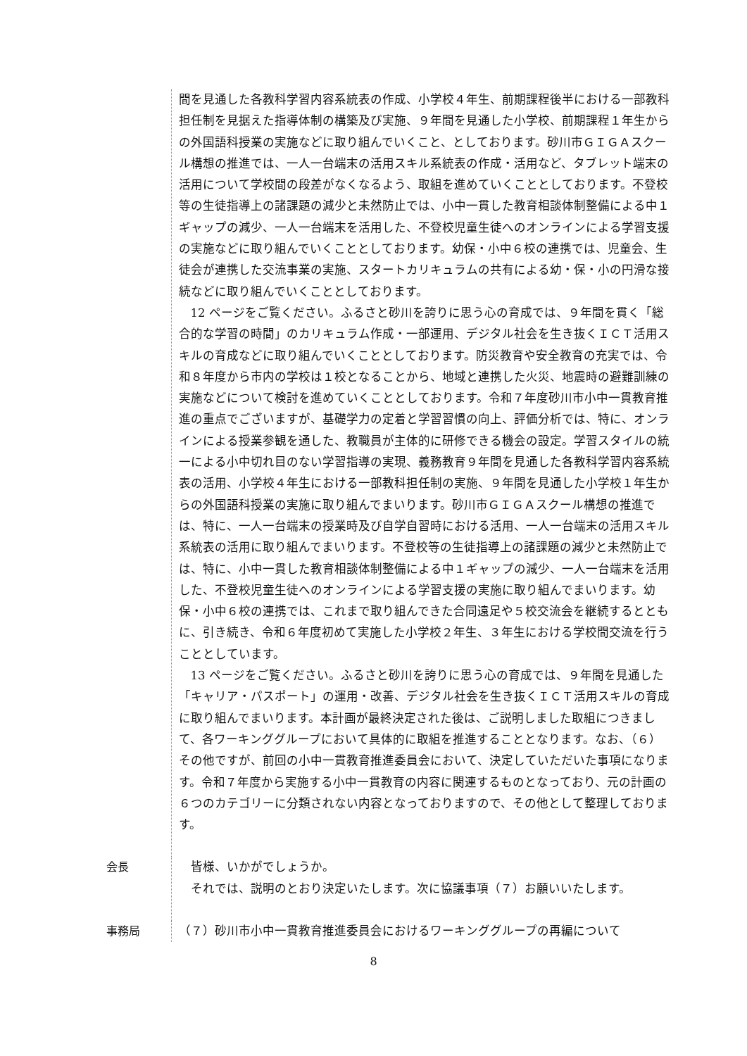間を見通した各教科学習内容系統表の作成、小学校４年生、前期課程後半における一部教科担任制を見据えた指導体制の構築及び実施、９年間を見通した小学校、前期課程１年生からの外国語科授業の実施などに取り組んでいくこと、としております。砂川市ＧＩＧＡスクール構想の推進では、一人一台端末の活用スキル系統表の作成・活用など、タブレット端末の活用について学校間の段差がなくなるよう、取組を進めていくこととしております。不登校等の生徒指導上の諸課題の減少と未然防止では、小中一貫した教育相談体制整備による中１ギャップの減少、一人一台端末を活用した、不登校児童生徒へのオンラインによる学習支援の実施などに取り組んでいくこととしております。幼保・小中６校の連携では、児童会、生徒会が連携した交流事業の実施、スタートカリキュラムの共有による幼・保・小の円滑な接続などに取り組んでいくこととしております。
12 ページをご覧ください。ふるさと砂川を誇りに思う心の育成では、９年間を貫く「総合的な学習の時間」のカリキュラム作成・一部運用、デジタル社会を生き抜くＩＣＴ活用スキルの育成などに取り組んでいくこととしております。防災教育や安全教育の充実では、令和８年度から市内の学校は１校となることから、地域と連携した火災、地震時の避難訓練の実施などについて検討を進めていくこととしております。令和７年度砂川市小中一貫教育推進の重点でございますが、基礎学力の定着と学習習慣の向上、評価分析では、特に、オンラインによる授業参観を通した、教職員が主体的に研修できる機会の設定。学習スタイルの統一による小中切れ目のない学習指導の実現、義務教育９年間を見通した各教科学習内容系統表の活用、小学校４年生における一部教科担任制の実施、９年間を見通した小学校１年生からの外国語科授業の実施に取り組んでまいります。砂川市ＧＩＧＡスクール構想の推進では、特に、一人一台端末の授業時及び自学自習時における活用、一人一台端末の活用スキル系統表の活用に取り組んでまいります。不登校等の生徒指導上の諸課題の減少と未然防止では、特に、小中一貫した教育相談体制整備による中１ギャップの減少、一人一台端末を活用した、不登校児童生徒へのオンラインによる学習支援の実施に取り組んでまいります。幼保・小中６校の連携では、これまで取り組んできた合同遠足や５校交流会を継続するとともに、引き続き、令和６年度初めて実施した小学校２年生、３年生における学校間交流を行うこととしています。
13 ページをご覧ください。ふるさと砂川を誇りに思う心の育成では、９年間を見通した「キャリア・パスポート」の運用・改善、デジタル社会を生き抜くＩＣＴ活用スキルの育成に取り組んでまいります。本計画が最終決定された後は、ご説明しました取組につきまして、各ワーキンググループにおいて具体的に取組を推進することとなります。なお、（６）その他ですが、前回の小中一貫教育推進委員会において、決定していただいた事項になります。令和７年度から実施する小中一貫教育の内容に関連するものとなっており、元の計画の６つのカテゴリーに分類されない内容となっておりますので、その他として整理しております。
会長
皆様、いかがでしょうか。
それでは、説明のとおり決定いたします。次に協議事項（７）お願いいたします。
事務局
（７）砂川市小中一貫教育推進委員会におけるワーキンググループの再編について
8